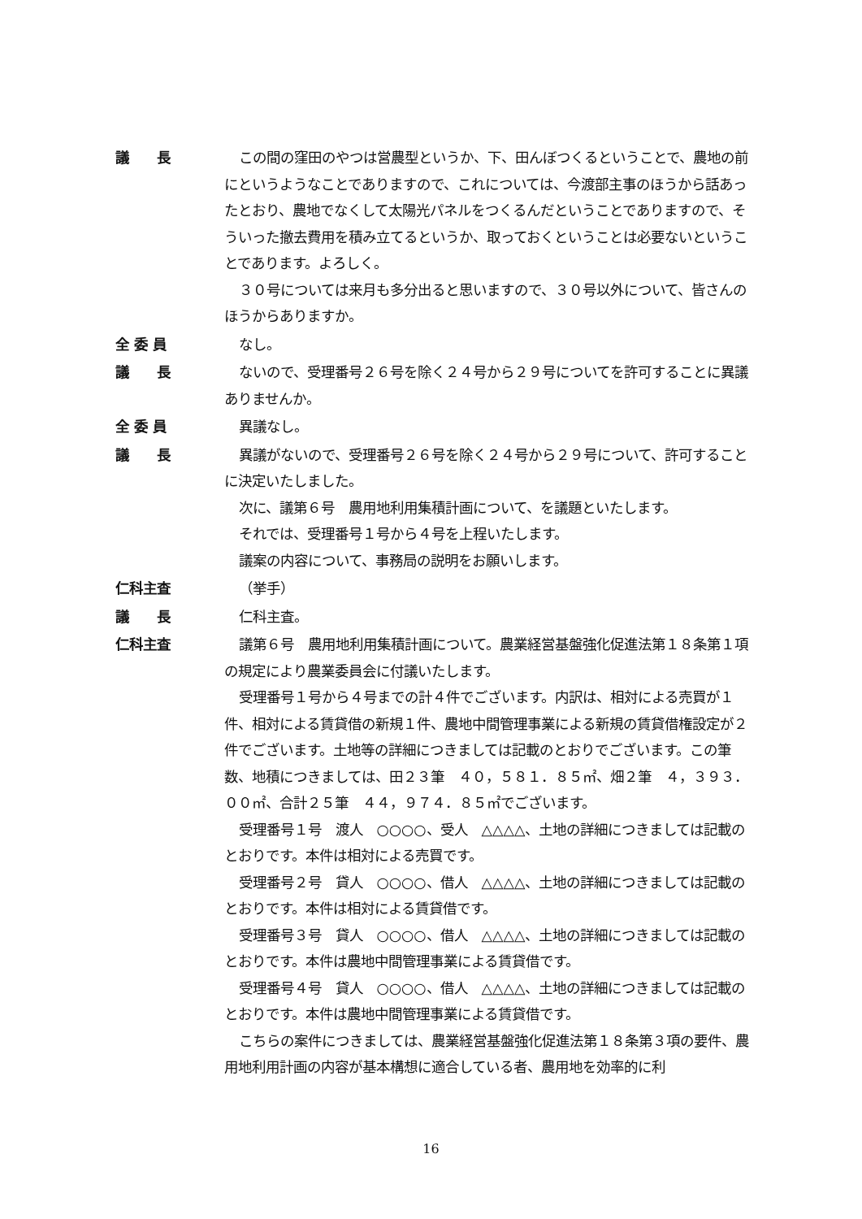議　　長 この間の窪田のやつは営農型というか、下、田んぼつくるということで、農地の前にというようなことでありますので、これについては、今渡部主事のほうから話あったとおり、農地でなくして太陽光パネルをつくるんだということでありますので、そういった撤去費用を積み立てるというか、取っておくということは必要ないということであります。よろしく。
３０号については来月も多分出ると思いますので、３０号以外について、皆さんのほうからありますか。
全 委 員 なし。
議　　長 ないので、受理番号２６号を除く２４号から２９号についてを許可することに異議ありませんか。
全 委 員 異議なし。
議　　長 異議がないので、受理番号２６号を除く２４号から２９号について、許可することに決定いたしました。
次に、議第６号　農用地利用集積計画について、を議題といたします。
それでは、受理番号１号から４号を上程いたします。
議案の内容について、事務局の説明をお願いします。
仁科主査 （挙手）
議　　長 仁科主査。
仁科主査 議第６号　農用地利用集積計画について。農業経営基盤強化促進法第１８条第１項の規定により農業委員会に付議いたします。
受理番号１号から４号までの計４件でございます。内訳は、相対による売買が１件、相対による賃貸借の新規１件、農地中間管理事業による新規の賃貸借権設定が２件でございます。土地等の詳細につきましては記載のとおりでございます。この筆数、地積につきましては、田２３筆　４０，５８１．８５㎡、畑２筆　４，３９３．００㎡、合計２５筆　４４，９７４．８５㎡でございます。
受理番号１号　渡人　○○○○、受人　△△△△、土地の詳細につきましては記載のとおりです。本件は相対による売買です。
受理番号２号　貸人　○○○○、借人　△△△△、土地の詳細につきましては記載のとおりです。本件は相対による賃貸借です。
受理番号３号　貸人　○○○○、借人　△△△△、土地の詳細につきましては記載のとおりです。本件は農地中間管理事業による賃貸借です。
受理番号４号　貸人　○○○○、借人　△△△△、土地の詳細につきましては記載のとおりです。本件は農地中間管理事業による賃貸借です。
こちらの案件につきましては、農業経営基盤強化促進法第１８条第３項の要件、農用地利用計画の内容が基本構想に適合している者、農用地を効率的に利
16